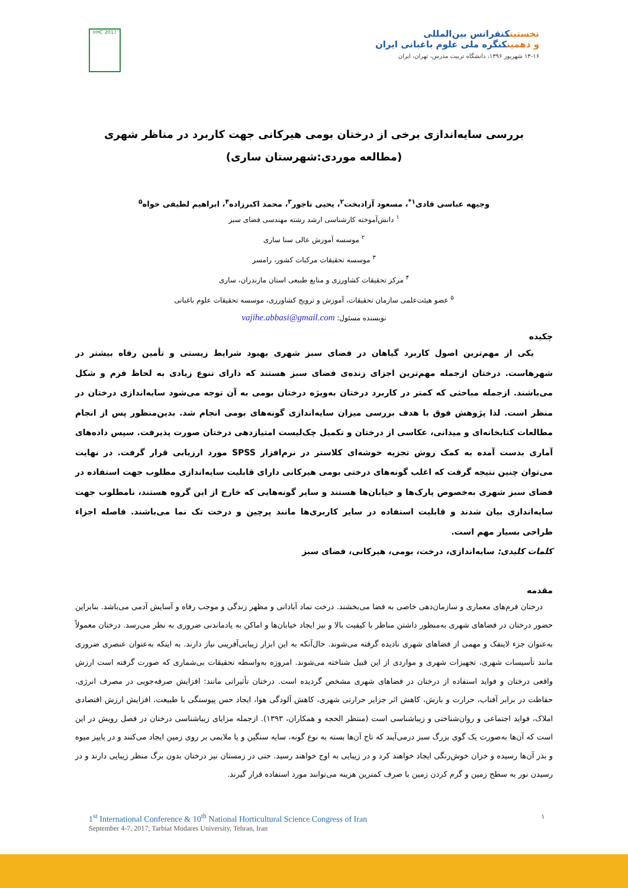IrHC 2017
نخستینکنفرانس بین‌المللی
و دهمینکنگره ملی علوم باغبانی ایران
۱۳-۱۶ شهریور ۱۳۹۶، دانشگاه تربیت مدرس، تهران، ایران
بررسی سایه‌اندازی برخی از درختان بومی هیرکانی جهت کاربرد در مناظر شهری
(مطالعه موردی:شهرستان ساری)
وجیهه عباسی قادی<sup>۱*</sup>، مسعود آزادبخت<sup>۲</sup>، یحیی تاجور<sup>۳</sup>، محمد اکبرزاده<sup>۴</sup>، ابراهیم لطیفی خواه<sup>۵</sup>
<sup>۱</sup> دانش‌آموخته کارشناسی ارشد رشته مهندسی فضای سبز
<sup>۲</sup> موسسه آموزش عالی سنا ساری
<sup>۳</sup> موسسه تحقیقات مرکبات کشور، رامسر
<sup>۴</sup> مرکز تحقیقات کشاورزی و منابع طبیعی استان مازندران، ساری
<sup>۵</sup> عضو هیئت‌علمی سازمان تحقیقات، آموزش و ترویج کشاورزی، موسسه تحقیقات علوم باغبانی
نویسنده مسئول: vajihe.abbasi@gmail.com
چکیده
یکی از مهم‌ترین اصول کاربرد گیاهان در فضای سبز شهری بهبود شرایط زیستی و تأمین رفاه بیشتر در شهرهاست. درختان ازجمله مهم‌ترین اجزای زنده‌ی فضای سبز هستند که دارای تنوع زیادی به لحاظ فرم و شکل می‌باشند. ازجمله مباحثی که کمتر در کاربرد درختان به‌ویژه درختان بومی به آن توجه می‌شود سایه‌اندازی درختان در منظر است. لذا پژوهش فوق با هدف بررسی میزان سایه‌اندازی گونه‌های بومی انجام شد. بدین‌منظور پس از انجام مطالعات کتابخانه‌ای و میدانی، عکاسی از درختان و تکمیل چک‌لیست امتیازدهی درختان صورت پذیرفت. سپس داده‌های آماری بدست آمده به کمک روش تجزیه خوشه‌ای کلاستر در نرم‌افزار SPSS مورد ارزیابی قرار گرفت. در نهایت می‌توان چنین نتیجه گرفت که اغلب گونه‌های درختی بومی هیرکانی دارای قابلیت سایه‌اندازی مطلوب جهت استفاده در فضای سبز شهری به‌خصوص پارک‌ها و خیابان‌ها هستند و سایر گونه‌هایی که خارج از این گروه هستند، نامطلوب جهت سایه‌اندازی بیان شدند و قابلیت استفاده در سایر کاربری‌ها مانند پرچین و درخت تک نما می‌باشند. فاصله اجزاء طراحی بسیار مهم است.
کلمات کلیدی: سایه‌اندازی، درخت، بومی، هیرکانی، فضای سبز
مقدمه
درختان فرم‌های معماری و سازمان‌دهی خاصی به فضا می‌بخشند. درخت نماد آبادانی و مظهر زندگی و موجب رفاه و آسایش آدمی می‌باشد. بنابراین حضور درختان در فضاهای شهری به‌منظور داشتن مناظر با کیفیت بالا و نیز ایجاد خیابان‌ها و اماکن به یادماندنی ضروری به نظر می‌رسد. درختان معمولاً به‌عنوان جزء لاینفک و مهمی از فضاهای شهری نادیده گرفته می‌شوند. حال‌آنکه به این ابزار زیبایی‌آفرینی نیاز دارند. به اینکه به‌عنوان عنصری ضروری مانند تأسیسات شهری، تجهیزات شهری و مواردی از این قبیل شناخته می‌شوند. امروزه به‌واسطه تحقیقات بی‌شماری که صورت گرفته است ارزش واقعی درختان و فواید استفاده از درختان در فضاهای شهری مشخص گردیده است. درختان تأثیراتی مانند: افزایش صرفه‌جویی در مصرف انرژی، حفاظت در برابر آفتاب، حرارت و بارش، کاهش اثر جزایر حرارتی شهری، کاهش آلودگی هوا، ایجاد حس پیوستگی با طبیعت، افزایش ارزش اقتصادی املاک، فواید اجتماعی و روان‌شناختی و زیباشناسی است (منتظر الحجه و همکاران، ۱۳۹۳). ازجمله مزایای زیباشناسی درختان در فصل رویش در این است که آن‌ها به‌صورت یک گوی بزرگ سبز درمی‌آیند که تاج آن‌ها بسته به نوع گونه، سایه سنگین و یا ملایمی بر روی زمین ایجاد می‌کنند و در پاییز میوه و بذر آن‌ها رسیده و خزان خوش‌رنگی ایجاد خواهند کرد و در زیبایی به اوج خواهند رسید. حتی در زمستان نیز درختان بدون برگ منظر زیبایی دارند و در رسیدن نور به سطح زمین و گرم کردن زمین با صرف کمترین هزینه می‌توانند مورد استفاده قرار گیرند.
1<sup>st</sup> International Conference & 10<sup>th</sup> National Horticultural Science Congress of Iran ۱
September 4-7, 2017; Tarbiat Modares University, Tehran, Iran